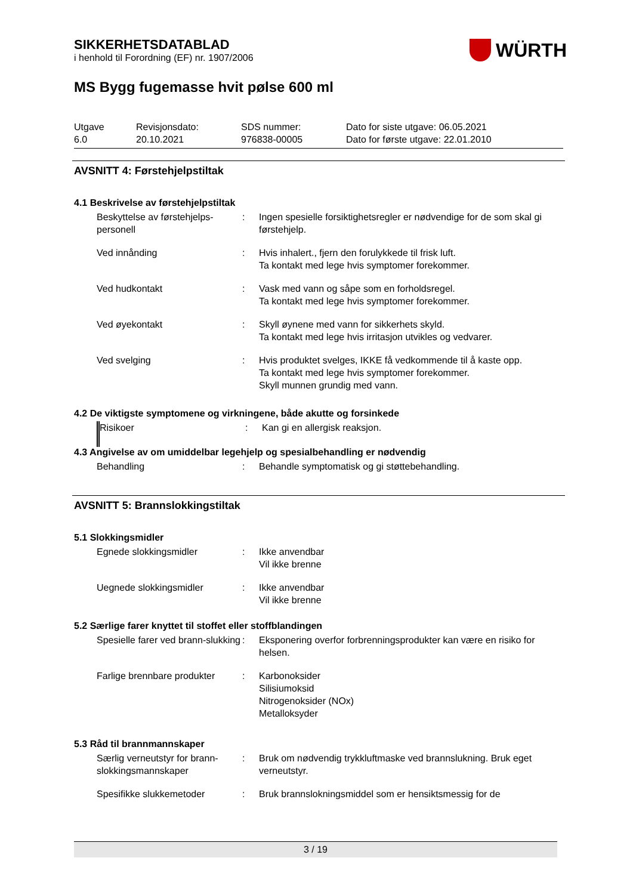SIKKERHETSDATABLAD
i henhold til Forordning (EF) nr. 1907/2006
WÜRTH
MS Bygg fugemasse hvit pølse 600 ml
Utgave
6.0
Revisjonsdato:
20.10.2021
SDS nummer:
976838-00005
Dato for siste utgave: 06.05.2021
Dato for første utgave: 22.01.2010
AVSNITT 4: Førstehjelpstiltak
4.1 Beskrivelse av førstehjelpstiltak
| Beskyttelse av førstehjelps-personell | : | Ingen spesielle forsiktighetsregler er nødvendige for de som skal gi førstehjelp. |
| Ved innånding | : | Hvis inhalert., fjern den forulykkede til frisk luft. Ta kontakt med lege hvis symptomer forekommer. |
| Ved hudkontakt | : | Vask med vann og såpe som en forholdsregel. Ta kontakt med lege hvis symptomer forekommer. |
| Ved øyekontakt | : | Skyll øynene med vann for sikkerhets skyld. Ta kontakt med lege hvis irritasjon utvikles og vedvarer. |
| Ved svelging | : | Hvis produktet svelges, IKKE få vedkommende til å kaste opp. Ta kontakt med lege hvis symptomer forekommer. Skyll munnen grundig med vann. |
4.2 De viktigste symptomene og virkningene, både akutte og forsinkede
| Risikoer | : | Kan gi en allergisk reaksjon. |
4.3 Angivelse av om umiddelbar legehjelp og spesialbehandling er nødvendig
| Behandling | : | Behandle symptomatisk og gi støttebehandling. |
AVSNITT 5: Brannslokkingstiltak
5.1 Slokkingsmidler
| Egnede slokkingsmidler | : | Ikke anvendbar Vil ikke brenne |
| Uegnede slokkingsmidler | : | Ikke anvendbar Vil ikke brenne |
5.2 Særlige farer knyttet til stoffet eller stoffblandingen
| Spesielle farer ved brann-slukking | : | Eksponering overfor forbrenningsprodukter kan være en risiko for helsen. |
| Farlige brennbare produkter | : | Karbonoksider Silisiumoksid Nitrogenoksider (NOx) Metalloksyder |
5.3 Råd til brannmannskaper
| Særlig verneutstyr for brann-slokkingsmannskaper | : | Bruk om nødvendig trykkluftmaske ved brannslukning. Bruk eget verneutstyr. |
| Spesifikke slukkemetoder | : | Bruk brannslokningsmiddel som er hensiktsmessig for de |
3 / 19